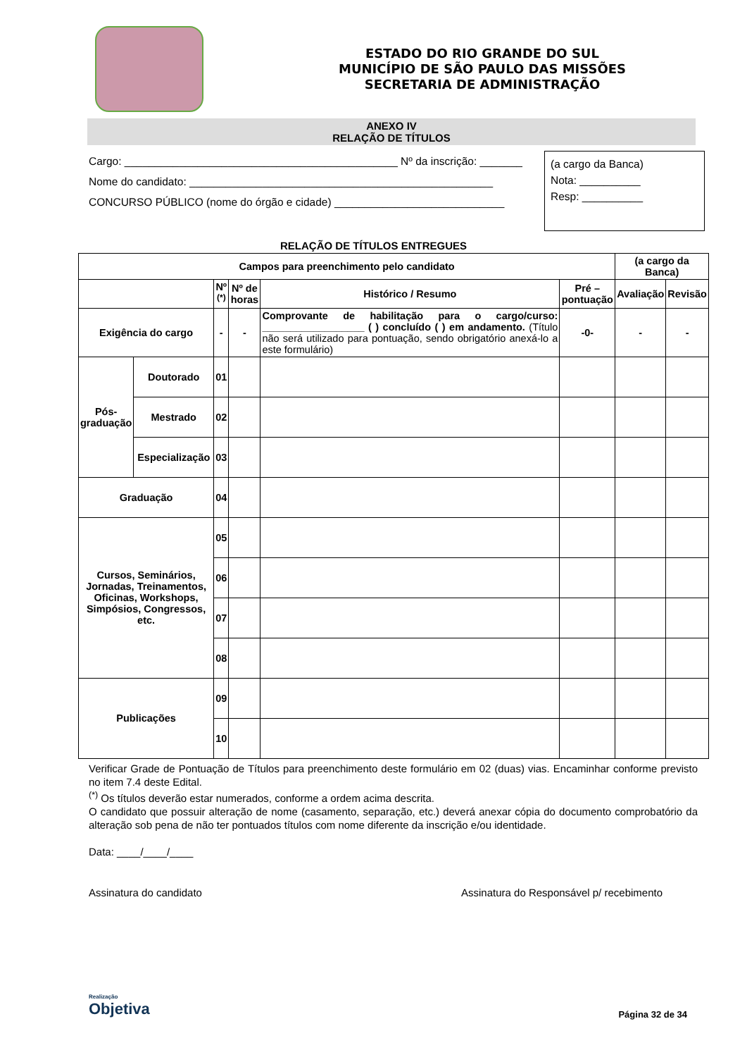ESTADO DO RIO GRANDE DO SUL
MUNICÍPIO DE SÃO PAULO DAS MISSÕES
SECRETARIA DE ADMINISTRAÇÃO
ANEXO IV
RELAÇÃO DE TÍTULOS
Cargo: _____________________________________________ Nº da inscrição: _______
Nome do candidato: __________________________________________________
CONCURSO PÚBLICO (nome do órgão e cidade) ____________________________
(a cargo da Banca)
Nota: __________
Resp: __________
RELAÇÃO DE TÍTULOS ENTREGUES
| Campos para preenchimento pelo candidato | | | | | | (a cargo da Banca) | |
| --- | --- | --- | --- | --- | --- | --- | --- |
| | | Nº <sup>(*)</sup> | Nº de horas | Histórico / Resumo | Pré – pontuação | Avaliação | Revisão |
| Exigência do cargo | | - | - | Comprovante de habilitação para o cargo/curso: __________________ ( ) concluído ( ) em andamento. (Título não será utilizado para pontuação, sendo obrigatório anexá-lo a este formulário) | -0- | - | - |
| Pós-graduação | Doutorado | 01 | | | | | |
| | Mestrado | 02 | | | | | |
| | Especialização | 03 | | | | | |
| Graduação | | 04 | | | | | |
| Cursos, Seminários, Jornadas, Treinamentos, Oficinas, Workshops, Simpósios, Congressos, etc. | | 05 | | | | | |
| | | 06 | | | | | |
| | | 07 | | | | | |
| | | 08 | | | | | |
| Publicações | | 09 | | | | | |
| | | 10 | | | | | |
Verificar Grade de Pontuação de Títulos para preenchimento deste formulário em 02 (duas) vias. Encaminhar conforme previsto no item 7.4 deste Edital.
<sup>(*)</sup> Os títulos deverão estar numerados, conforme a ordem acima descrita.
O candidato que possuir alteração de nome (casamento, separação, etc.) deverá anexar cópia do documento comprobatório da alteração sob pena de não ter pontuados títulos com nome diferente da inscrição e/ou identidade.
Data: ____/____/____
Assinatura do candidato Assinatura do Responsável p/ recebimento
Realização
Objetiva
Página 32 de 34